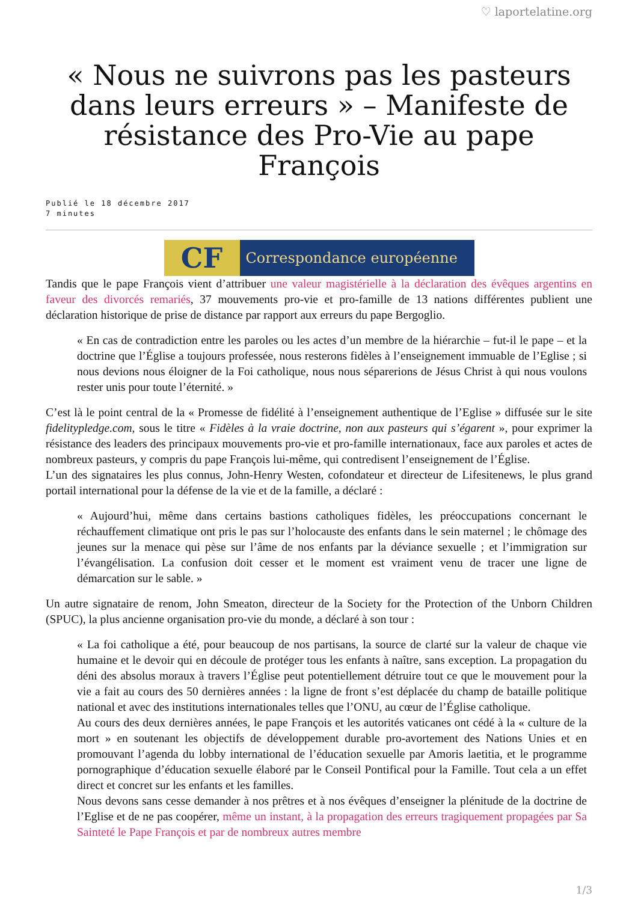♡ laportelatine.org
« Nous ne suivrons pas les pasteurs dans leurs erreurs » – Manifeste de résistance des Pro-Vie au pape François
Publié le 18 décembre 2017
7 minutes
CF
Correspondance européenne
Tandis que le pape François vient d’attribuer une valeur magistérielle à la déclaration des évêques argentins en faveur des divorcés remariés, 37 mouvements pro-vie et pro-famille de 13 nations différentes publient une déclaration historique de prise de distance par rapport aux erreurs du pape Bergoglio.
« En cas de contradiction entre les paroles ou les actes d’un membre de la hiérarchie – fut-il le pape – et la doctrine que l’Église a toujours professée, nous resterons fidèles à l’enseignement immuable de l’Eglise ; si nous devions nous éloigner de la Foi catholique, nous nous séparerions de Jésus Christ à qui nous voulons rester unis pour toute l’éternité. »
C’est là le point central de la « Promesse de fidélité à l’enseignement authentique de l’Eglise » diffusée sur le site fidelitypledge.com, sous le titre « Fidèles à la vraie doctrine, non aux pasteurs qui s’égarent », pour exprimer la résistance des leaders des principaux mouvements pro-vie et pro-famille internationaux, face aux paroles et actes de nombreux pasteurs, y compris du pape François lui-même, qui contredisent l’enseignement de l’Église.
L’un des signataires les plus connus, John-Henry Westen, cofondateur et directeur de Lifesitenews, le plus grand portail international pour la défense de la vie et de la famille, a déclaré :
« Aujourd’hui, même dans certains bastions catholiques fidèles, les préoccupations concernant le réchauffement climatique ont pris le pas sur l’holocauste des enfants dans le sein maternel ; le chômage des jeunes sur la menace qui pèse sur l’âme de nos enfants par la déviance sexuelle ; et l’immigration sur l’évangélisation. La confusion doit cesser et le moment est vraiment venu de tracer une ligne de démarcation sur le sable. »
Un autre signataire de renom, John Smeaton, directeur de la Society for the Protection of the Unborn Children (SPUC), la plus ancienne organisation pro-vie du monde, a déclaré à son tour :
« La foi catholique a été, pour beaucoup de nos partisans, la source de clarté sur la valeur de chaque vie humaine et le devoir qui en découle de protéger tous les enfants à naître, sans exception. La propagation du déni des absolus moraux à travers l’Église peut potentiellement détruire tout ce que le mouvement pour la vie a fait au cours des 50 dernières années : la ligne de front s’est déplacée du champ de bataille politique national et avec des institutions internationales telles que l’ONU, au cœur de l’Église catholique.
Au cours des deux dernières années, le pape François et les autorités vaticanes ont cédé à la « culture de la mort » en soutenant les objectifs de développement durable pro-avortement des Nations Unies et en promouvant l’agenda du lobby international de l’éducation sexuelle par Amoris laetitia, et le programme pornographique d’éducation sexuelle élaboré par le Conseil Pontifical pour la Famille. Tout cela a un effet direct et concret sur les enfants et les familles.
Nous devons sans cesse demander à nos prêtres et à nos évêques d’enseigner la plénitude de la doctrine de l’Eglise et de ne pas coopérer, même un instant, à la propagation des erreurs tragiquement propagées par Sa Sainteté le Pape François et par de nombreux autres membre
1/3